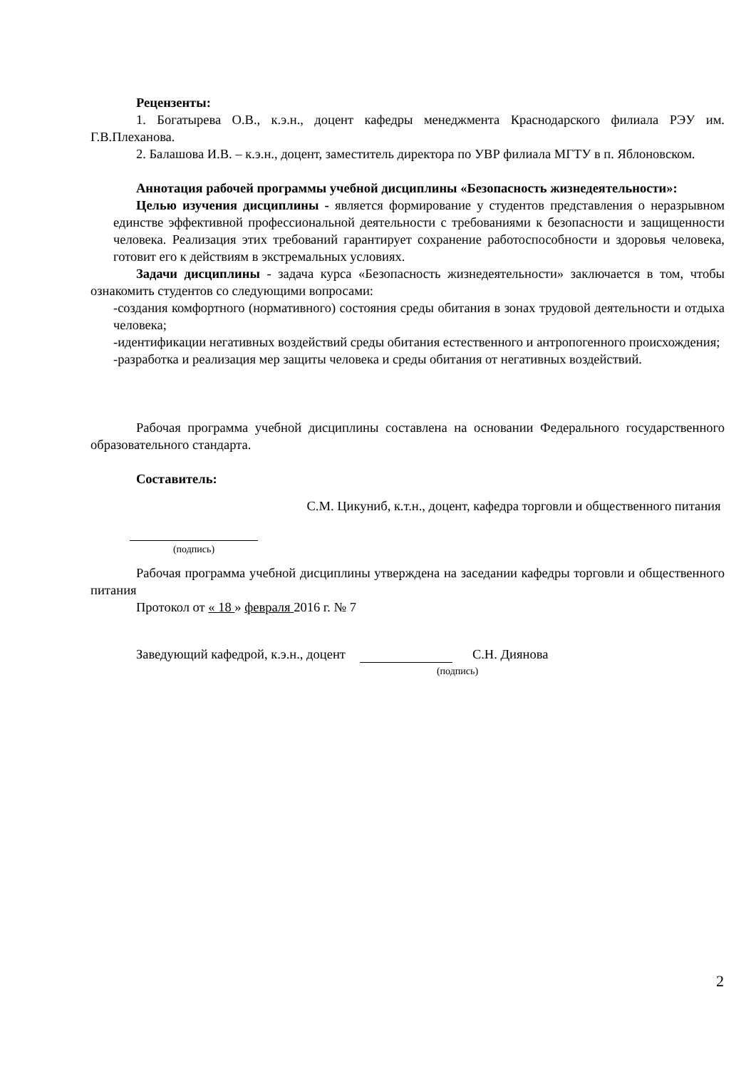Рецензенты:
1. Богатырева О.В., к.э.н., доцент кафедры менеджмента Краснодарского филиала РЭУ им. Г.В.Плеханова.
2. Балашова И.В. – к.э.н., доцент, заместитель директора по УВР филиала МГТУ в п. Яблоновском.
Аннотация рабочей программы учебной дисциплины «Безопасность жизнедеятельности»:
Целью изучения дисциплины - является формирование у студентов представления о неразрывном единстве эффективной профессиональной деятельности с требованиями к безопасности и защищенности человека. Реализация этих требований гарантирует сохранение работоспособности и здоровья человека, готовит его к действиям в экстремальных условиях.
Задачи дисциплины - задача курса «Безопасность жизнедеятельности» заключается в том, чтобы ознакомить студентов со следующими вопросами:
-создания комфортного (нормативного) состояния среды обитания в зонах трудовой деятельности и отдыха человека;
-идентификации негативных воздействий среды обитания естественного и антропогенного происхождения;
-разработка и реализация мер защиты человека и среды обитания от негативных воздействий.
Рабочая программа учебной дисциплины составлена на основании Федерального государственного образовательного стандарта.
Составитель:
(подпись)
С.М. Цикуниб, к.т.н., доцент, кафедра торговли и общественного питания
Рабочая программа учебной дисциплины утверждена на заседании кафедры торговли и общественного питания
Протокол от « 18 » февраля 2016 г. № 7
Заведующий кафедрой, к.э.н., доцент С.Н. Диянова
(подпись)
2